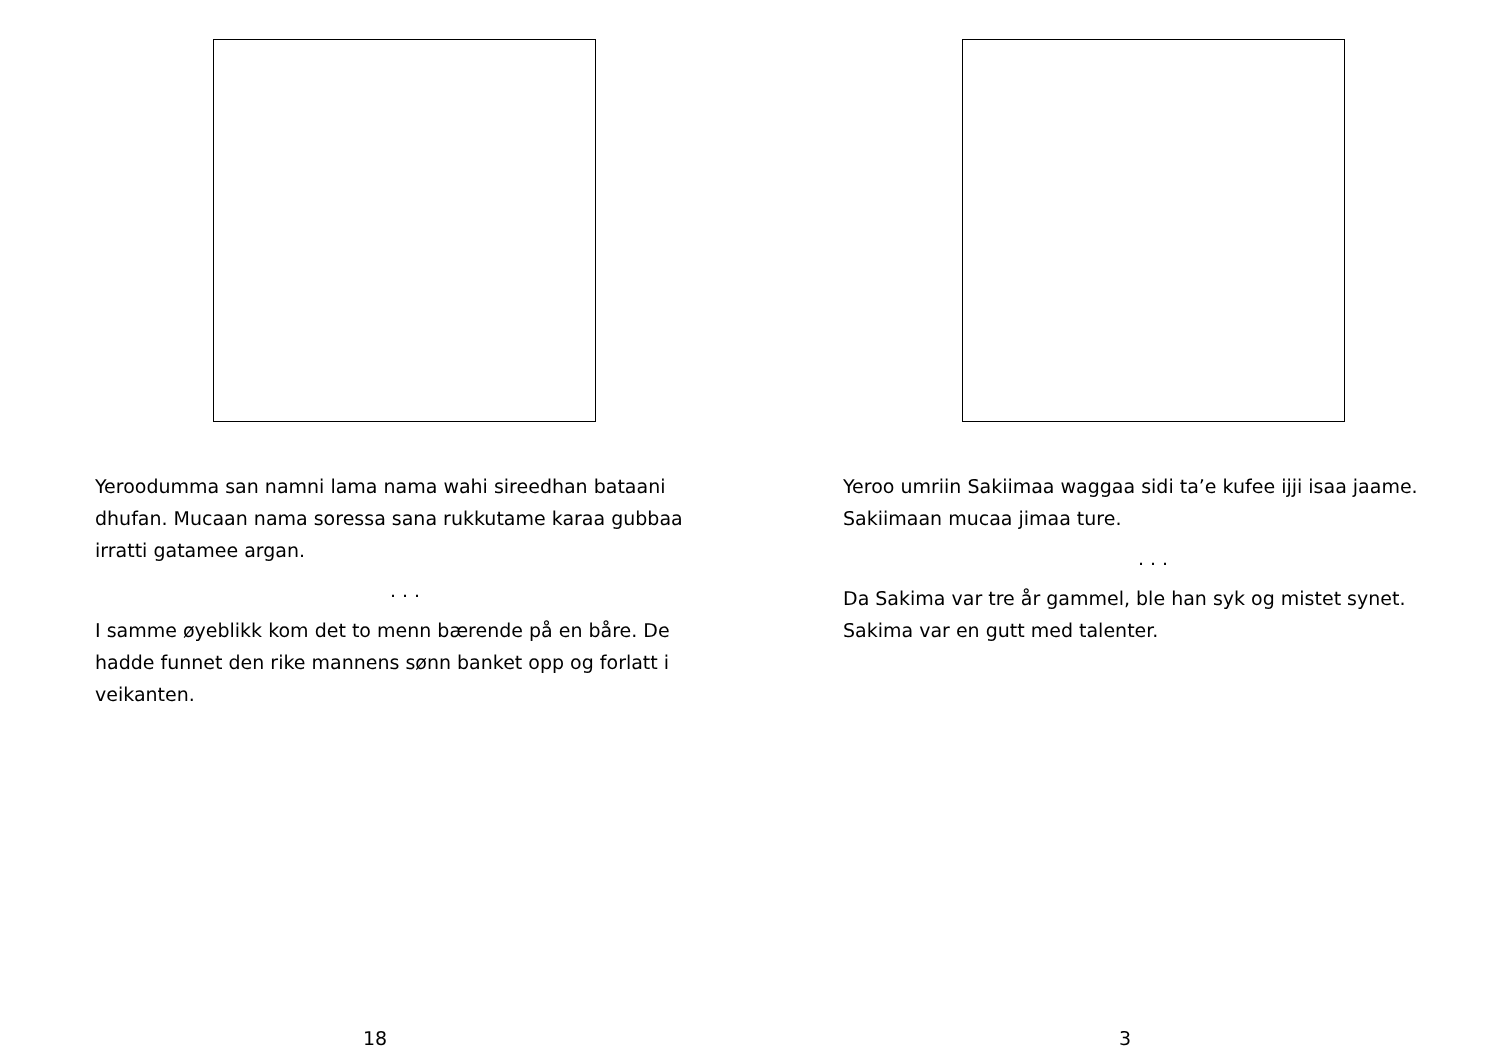Yeroodumma san namni lama nama wahi sireedhan bataani dhufan. Mucaan nama soressa sana rukkutame karaa gubbaa irratti gatamee argan.
. . .
I samme øyeblikk kom det to menn bærende på en båre. De hadde funnet den rike mannens sønn banket opp og forlatt i veikanten.
18
Yeroo umriin Sakiimaa waggaa sidi ta’e kufee ijji isaa jaame. Sakiimaan mucaa jimaa ture.
. . .
Da Sakima var tre år gammel, ble han syk og mistet synet. Sakima var en gutt med talenter.
3